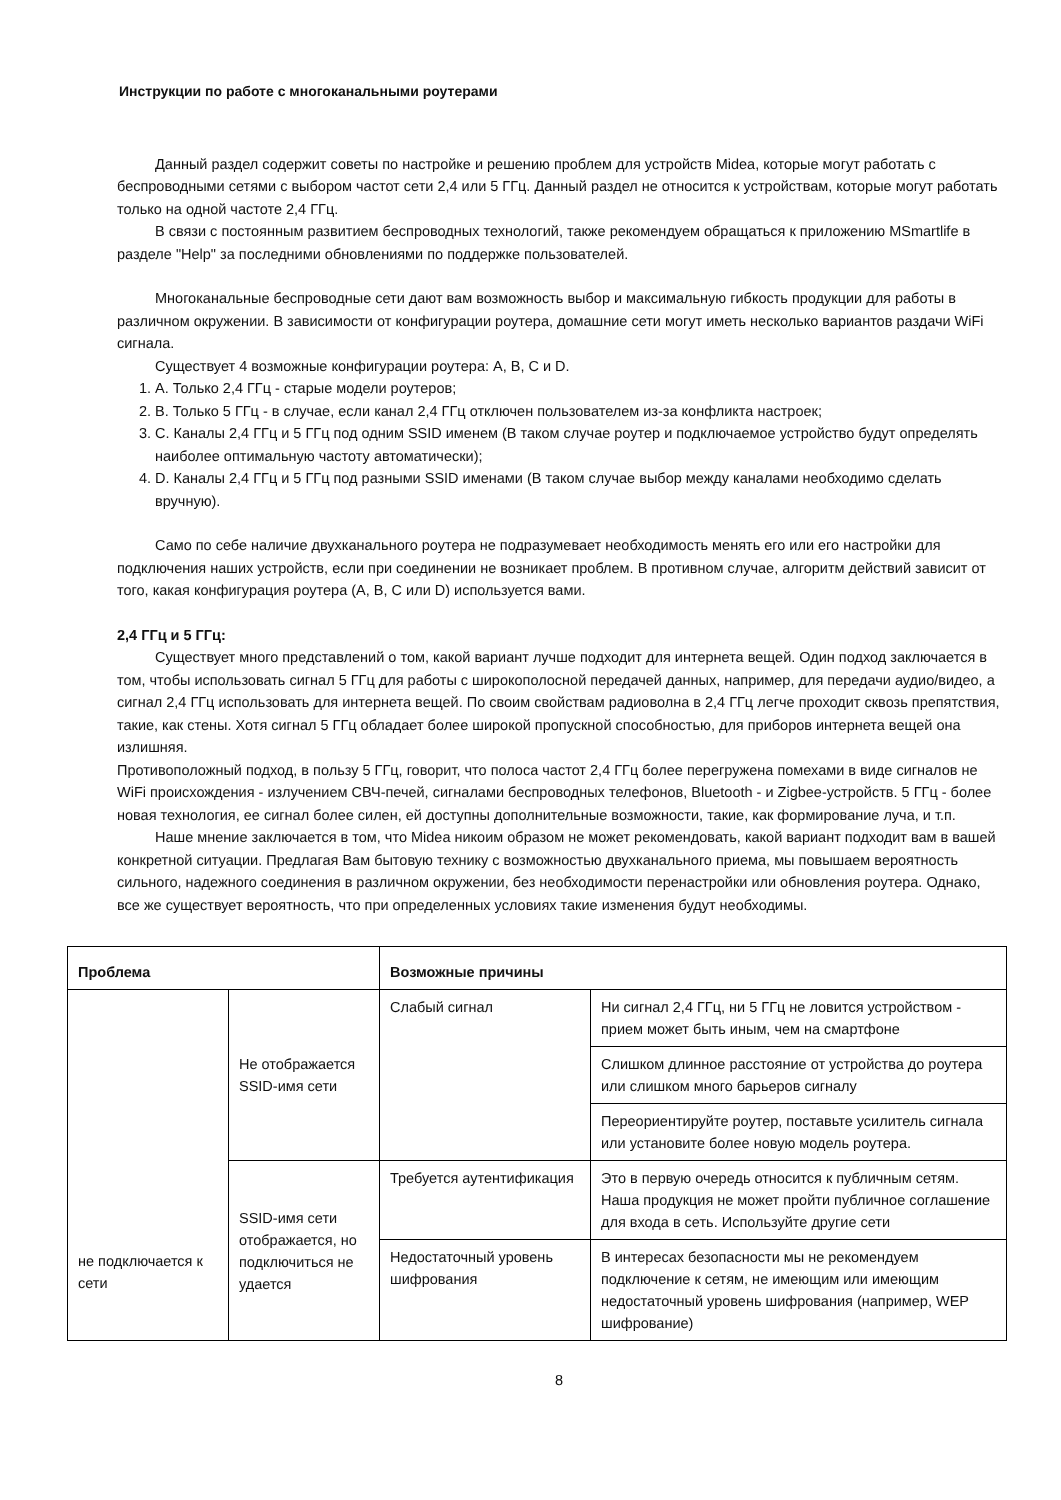Инструкции по работе с многоканальными роутерами
Данный раздел содержит советы по настройке и решению проблем для устройств Midea, которые могут работать с беспроводными сетями с выбором частот сети 2,4 или 5 ГГц. Данный раздел не относится к устройствам, которые могут работать только на одной частоте 2,4 ГГц.
В связи с постоянным развитием беспроводных технологий, также рекомендуем обращаться к приложению MSmartlife в разделе "Help" за последними обновлениями по поддержке пользователей.
Многоканальные беспроводные сети дают вам возможность выбор и максимальную гибкость продукции для работы в различном окружении. В зависимости от конфигурации роутера, домашние сети могут иметь несколько вариантов раздачи WiFi сигнала.
Существует 4 возможные конфигурации роутера: A, B, C и D.
1. A. Только 2,4 ГГц - старые модели роутеров;
2. B. Только 5 ГГц - в случае, если канал 2,4 ГГц отключен пользователем из-за конфликта настроек;
3. C. Каналы 2,4 ГГц и 5 ГГц под одним SSID именем (В таком случае роутер и подключаемое устройство будут определять наиболее оптимальную частоту автоматически);
4. D. Каналы 2,4 ГГц и 5 ГГц под разными SSID именами (В таком случае выбор между каналами необходимо сделать вручную).
Само по себе наличие двухканального роутера не подразумевает необходимость менять его или его настройки для подключения наших устройств, если при соединении не возникает проблем. В противном случае, алгоритм действий зависит от того, какая конфигурация роутера (A, B, C или D) используется вами.
2,4 ГГц и 5 ГГц:
Существует много представлений о том, какой вариант лучше подходит для интернета вещей. Один подход заключается в том, чтобы использовать сигнал 5 ГГц для работы с широкополосной передачей данных, например, для передачи аудио/видео, а сигнал 2,4 ГГц использовать для интернета вещей. По своим свойствам радиоволна в 2,4 ГГц легче проходит сквозь препятствия, такие, как стены. Хотя сигнал 5 ГГц обладает более широкой пропускной способностью, для приборов интернета вещей она излишняя.
Противоположный подход, в пользу 5 ГГц, говорит, что полоса частот 2,4 ГГц более перегружена помехами в виде сигналов не WiFi происхождения - излучением СВЧ-печей, сигналами беспроводных телефонов, Bluetooth - и Zigbee-устройств. 5 ГГц - более новая технология, ее сигнал более силен, ей доступны дополнительные возможности, такие, как формирование луча, и т.п.
Наше мнение заключается в том, что Midea никоим образом не может рекомендовать, какой вариант подходит вам в вашей конкретной ситуации. Предлагая Вам бытовую технику с возможностью двухканального приема, мы повышаем вероятность сильного, надежного соединения в различном окружении, без необходимости перенастройки или обновления роутера. Однако, все же существует вероятность, что при определенных условиях такие изменения будут необходимы.
| Проблема | | Возможные причины | |
| --- | --- | --- | --- |
| не подключается к сети | Не отображается SSID-имя сети | Слабый сигнал | Ни сигнал 2,4 ГГц, ни 5 ГГц не ловится устройством - прием может быть иным, чем на смартфоне |
| | | | Слишком длинное расстояние от устройства до роутера или слишком много барьеров сигналу |
| | | | Переориентируйте роутер, поставьте усилитель сигнала или установите более новую модель роутера. |
| | SSID-имя сети отображается, но подключиться не удается | Требуется аутентификация | Это в первую очередь относится к публичным сетям. Наша продукция не может пройти публичное соглашение для входа в сеть. Используйте другие сети |
| | | Недостаточный уровень шифрования | В интересах безопасности мы не рекомендуем подключение к сетям, не имеющим или имеющим недостаточный уровень шифрования (например, WEP шифрование) |
8